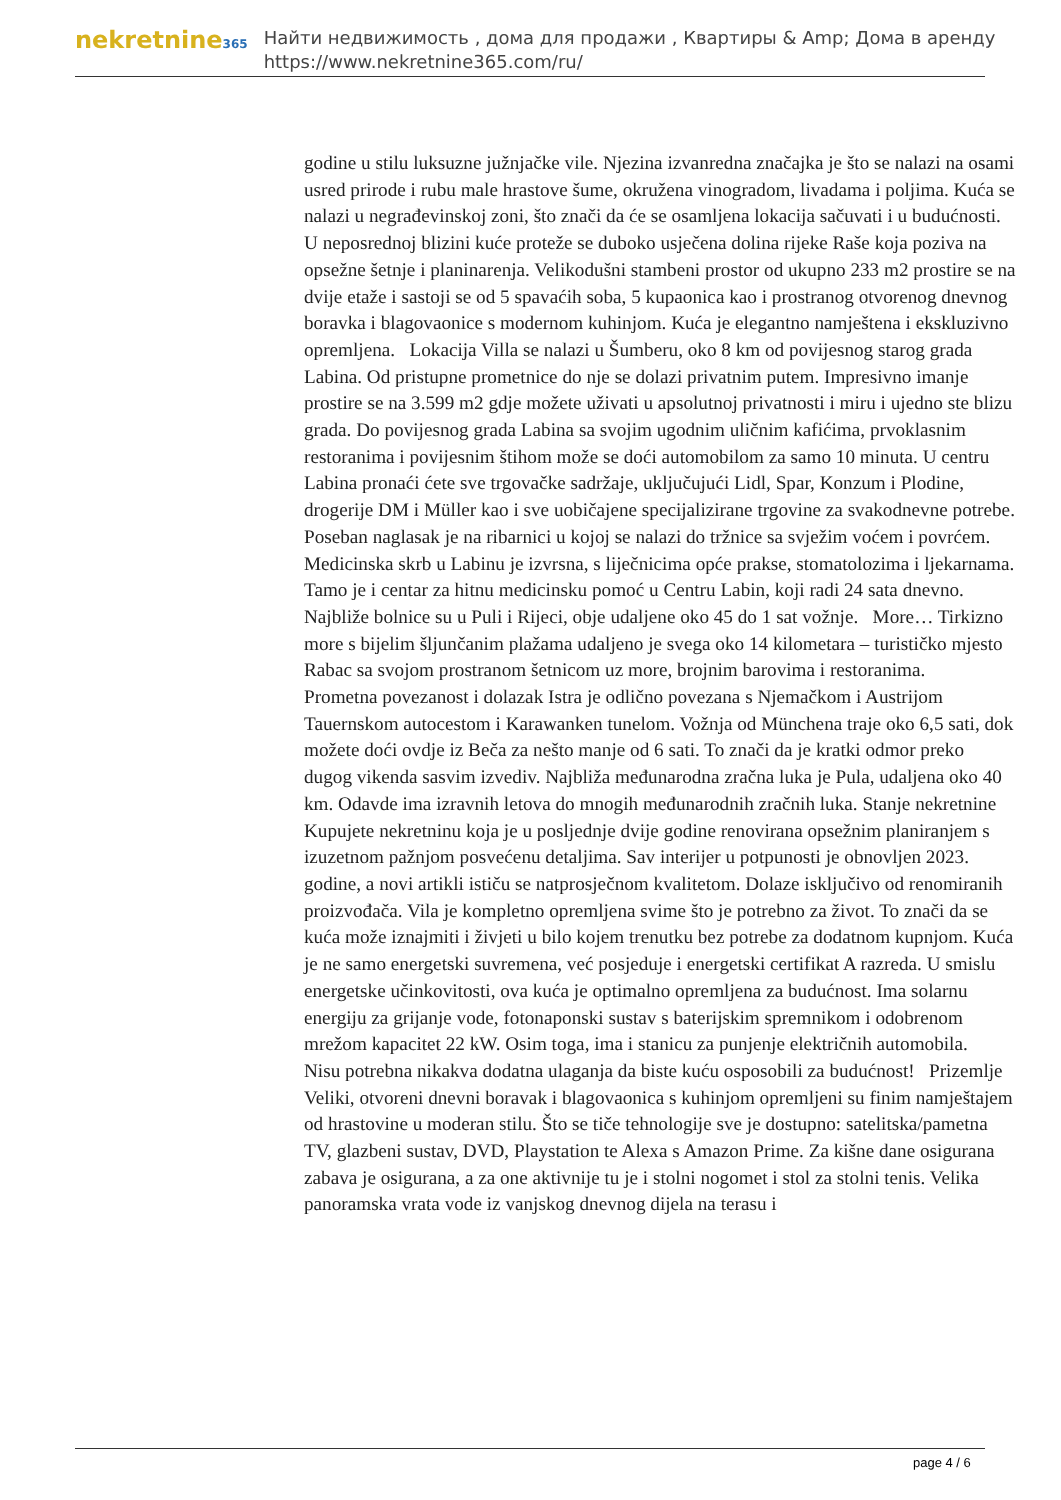nekretnine365
Найти недвижимость , дома для продажи , Квартиры & Amp; Дома в аренду
https://www.nekretnine365.com/ru/
godine u stilu luksuzne južnjačke vile. Njezina izvanredna značajka je što se nalazi na osami usred prirode i rubu male hrastove šume, okružena vinogradom, livadama i poljima. Kuća se nalazi u negrađevinskoj zoni, što znači da će se osamljena lokacija sačuvati i u budućnosti. U neposrednoj blizini kuće proteže se duboko usječena dolina rijeke Raše koja poziva na opsežne šetnje i planinarenja. Velikodušni stambeni prostor od ukupno 233 m2 prostire se na dvije etaže i sastoji se od 5 spavaćih soba, 5 kupaonica kao i prostranog otvorenog dnevnog boravka i blagovaonice s modernom kuhinjom. Kuća je elegantno namještena i ekskluzivno opremljena. Lokacija Villa se nalazi u Šumberu, oko 8 km od povijesnog starog grada Labina. Od pristupne prometnice do nje se dolazi privatnim putem. Impresivno imanje prostire se na 3.599 m2 gdje možete uživati u apsolutnoj privatnosti i miru i ujedno ste blizu grada. Do povijesnog grada Labina sa svojim ugodnim uličnim kafićima, prvoklasnim restoranima i povijesnim štihom može se doći automobilom za samo 10 minuta. U centru Labina pronaći ćete sve trgovačke sadržaje, uključujući Lidl, Spar, Konzum i Plodine, drogerije DM i Müller kao i sve uobičajene specijalizirane trgovine za svakodnevne potrebe. Poseban naglasak je na ribarnici u kojoj se nalazi do tržnice sa svježim voćem i povrćem. Medicinska skrb u Labinu je izvrsna, s liječnicima opće prakse, stomatolozima i ljekarnama. Tamo je i centar za hitnu medicinsku pomoć u Centru Labin, koji radi 24 sata dnevno. Najbliže bolnice su u Puli i Rijeci, obje udaljene oko 45 do 1 sat vožnje. More… Tirkizno more s bijelim šljunčanim plažama udaljeno je svega oko 14 kilometara – turističko mjesto Rabac sa svojom prostranom šetnicom uz more, brojnim barovima i restoranima. Prometna povezanost i dolazak Istra je odlično povezana s Njemačkom i Austrijom Tauernskom autocestom i Karawanken tunelom. Vožnja od Münchena traje oko 6,5 sati, dok možete doći ovdje iz Beča za nešto manje od 6 sati. To znači da je kratki odmor preko dugog vikenda sasvim izvediv. Najbliža međunarodna zračna luka je Pula, udaljena oko 40 km. Odavde ima izravnih letova do mnogih međunarodnih zračnih luka. Stanje nekretnine Kupujete nekretninu koja je u posljednje dvije godine renovirana opsežnim planiranjem s izuzetnom pažnjom posvećenu detaljima. Sav interijer u potpunosti je obnovljen 2023. godine, a novi artikli ističu se natprosječnom kvalitetom. Dolaze isključivo od renomiranih proizvođača. Vila je kompletno opremljena svime što je potrebno za život. To znači da se kuća može iznajmiti i živjeti u bilo kojem trenutku bez potrebe za dodatnom kupnjom. Kuća je ne samo energetski suvremena, već posjeduje i energetski certifikat A razreda. U smislu energetske učinkovitosti, ova kuća je optimalno opremljena za budućnost. Ima solarnu energiju za grijanje vode, fotonaponski sustav s baterijskim spremnikom i odobrenom mrežom kapacitet 22 kW. Osim toga, ima i stanicu za punjenje električnih automobila. Nisu potrebna nikakva dodatna ulaganja da biste kuću osposobili za budućnost! Prizemlje Veliki, otvoreni dnevni boravak i blagovaonica s kuhinjom opremljeni su finim namještajem od hrastovine u moderan stilu. Što se tiče tehnologije sve je dostupno: satelitska/pametna TV, glazbeni sustav, DVD, Playstation te Alexa s Amazon Prime. Za kišne dane osigurana zabava je osigurana, a za one aktivnije tu je i stolni nogomet i stol za stolni tenis. Velika panoramska vrata vode iz vanjskog dnevnog dijela na terasu i
page 4 / 6